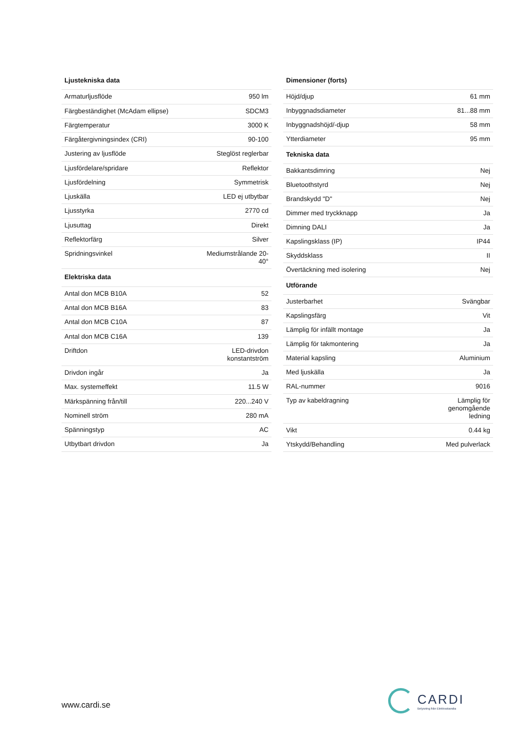| Ljustekniska data | |
| --- | --- |
| Armaturljusflöde | 950 lm |
| Färgbeständighet (McAdam ellipse) | SDCM3 |
| Färgtemperatur | 3000 K |
| Färgåtergivningsindex (CRI) | 90-100 |
| Justering av ljusflöde | Steglöst reglerbar |
| Ljusfördelare/spridare | Reflektor |
| Ljusfördelning | Symmetrisk |
| Ljuskälla | LED ej utbytbar |
| Ljusstyrka | 2770 cd |
| Ljusuttag | Direkt |
| Reflektorfärg | Silver |
| Spridningsvinkel | Mediumstrålande 20- 40° |
| Elektriska data | |
| Antal don MCB B10A | 52 |
| Antal don MCB B16A | 83 |
| Antal don MCB C10A | 87 |
| Antal don MCB C16A | 139 |
| Driftdon | LED-drivdon konstantström |
| Drivdon ingår | Ja |
| Max. systemeffekt | 11.5 W |
| Märkspänning från/till | 220...240 V |
| Nominell ström | 280 mA |
| Spänningstyp | AC |
| Utbytbart drivdon | Ja |
| Dimensioner (forts) | |
| --- | --- |
| Höjd/djup | 61 mm |
| Inbyggnadsdiameter | 81...88 mm |
| Inbyggnadshöjd/-djup | 58 mm |
| Ytterdiameter | 95 mm |
| Tekniska data | |
| Bakkantsdimring | Nej |
| Bluetoothstyrd | Nej |
| Brandskydd "D" | Nej |
| Dimmer med tryckknapp | Ja |
| Dimning DALI | Ja |
| Kapslingsklass (IP) | IP44 |
| Skyddsklass | II |
| Övertäckning med isolering | Nej |
| Utförande | |
| Justerbarhet | Svängbar |
| Kapslingsfärg | Vit |
| Lämplig för infällt montage | Ja |
| Lämplig för takmontering | Ja |
| Material kapsling | Aluminium |
| Med ljuskälla | Ja |
| RAL-nummer | 9016 |
| Typ av kabeldragning | Lämplig för genomgående ledning |
| Vikt | 0.44 kg |
| Ytskydd/Behandling | Med pulverlack |
www.cardi.se
CARDI
Belysning från Elektroskandia